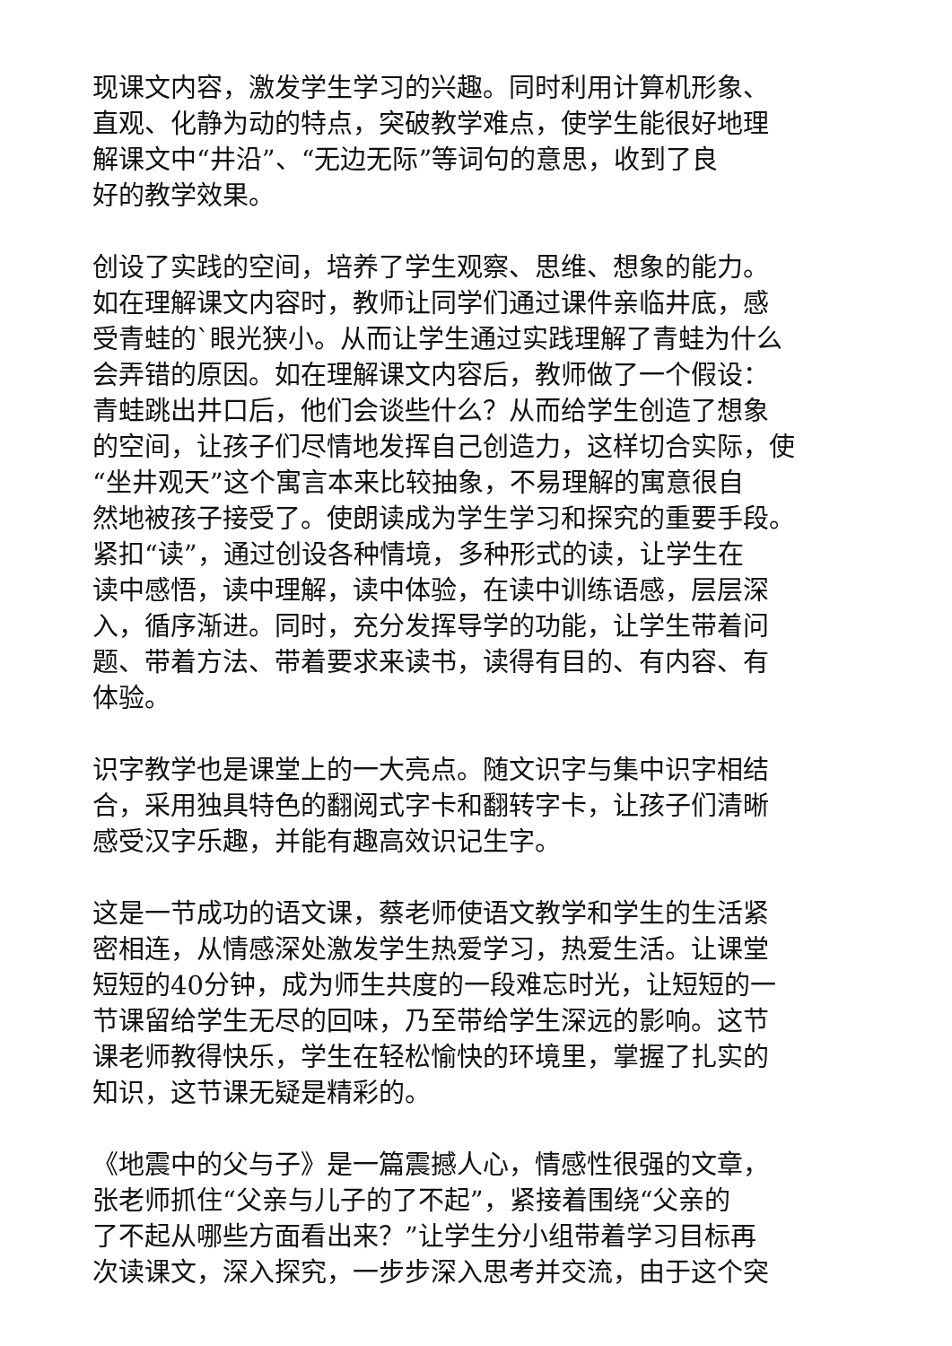现课文内容，激发学生学习的兴趣。同时利用计算机形象、
直观、化静为动的特点，突破教学难点，使学生能很好地理
解课文中“井沿”、“无边无际”等词句的意思，收到了良
好的教学效果。
创设了实践的空间，培养了学生观察、思维、想象的能力。
如在理解课文内容时，教师让同学们通过课件亲临井底，感
受青蛙的`眼光狭小。从而让学生通过实践理解了青蛙为什么
会弄错的原因。如在理解课文内容后，教师做了一个假设：
青蛙跳出井口后，他们会谈些什么？从而给学生创造了想象
的空间，让孩子们尽情地发挥自己创造力，这样切合实际，使
“坐井观天”这个寓言本来比较抽象，不易理解的寓意很自
然地被孩子接受了。使朗读成为学生学习和探究的重要手段。
紧扣“读”，通过创设各种情境，多种形式的读，让学生在
读中感悟，读中理解，读中体验，在读中训练语感，层层深
入，循序渐进。同时，充分发挥导学的功能，让学生带着问
题、带着方法、带着要求来读书，读得有目的、有内容、有
体验。
识字教学也是课堂上的一大亮点。随文识字与集中识字相结
合，采用独具特色的翻阅式字卡和翻转字卡，让孩子们清晰
感受汉字乐趣，并能有趣高效识记生字。
这是一节成功的语文课，蔡老师使语文教学和学生的生活紧
密相连，从情感深处激发学生热爱学习，热爱生活。让课堂
短短的40分钟，成为师生共度的一段难忘时光，让短短的一
节课留给学生无尽的回味，乃至带给学生深远的影响。这节
课老师教得快乐，学生在轻松愉快的环境里，掌握了扎实的
知识，这节课无疑是精彩的。
《地震中的父与子》是一篇震撼人心，情感性很强的文章，
张老师抓住“父亲与儿子的了不起”，紧接着围绕“父亲的
了不起从哪些方面看出来？”让学生分小组带着学习目标再
次读课文，深入探究，一步步深入思考并交流，由于这个突